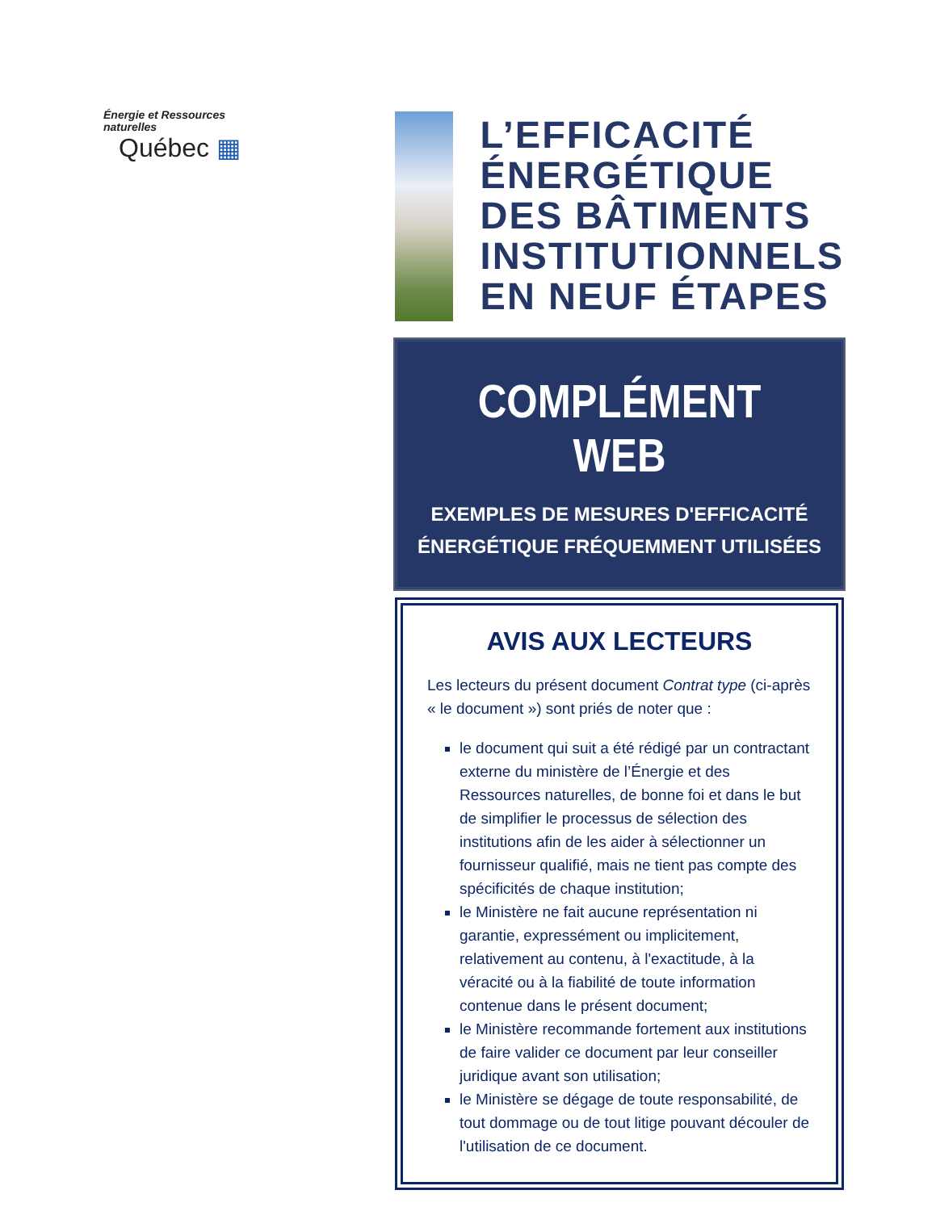Énergie et Ressources
naturelles
Québec ▦
L’EFFICACITÉ
ÉNERGÉTIQUE
DES BÂTIMENTS
INSTITUTIONNELS
EN NEUF ÉTAPES
COMPLÉMENT WEB
EXEMPLES DE MESURES D'EFFICACITÉ
ÉNERGÉTIQUE FRÉQUEMMENT UTILISÉES
AVIS AUX LECTEURS
Les lecteurs du présent document Contrat type (ci-après « le document ») sont priés de noter que :
le document qui suit a été rédigé par un contractant externe du ministère de l’Énergie et des Ressources naturelles, de bonne foi et dans le but de simplifier le processus de sélection des institutions afin de les aider à sélectionner un fournisseur qualifié, mais ne tient pas compte des spécificités de chaque institution;
le Ministère ne fait aucune représentation ni garantie, expressément ou implicitement, relativement au contenu, à l'exactitude, à la véracité ou à la fiabilité de toute information contenue dans le présent document;
le Ministère recommande fortement aux institutions de faire valider ce document par leur conseiller juridique avant son utilisation;
le Ministère se dégage de toute responsabilité, de tout dommage ou de tout litige pouvant découler de l'utilisation de ce document.